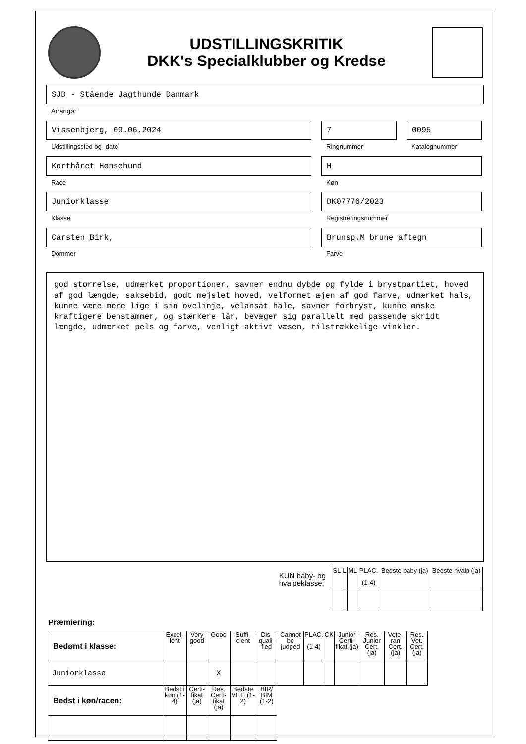UDSTILLINGSKRITIK
DKK's Specialklubber og Kredse
SJD - Stående Jagthunde Danmark
Arrangør
Vissenbjerg, 09.06.2024
Udstillingssted og -dato
7
Ringnummer
0095
Katalognummer
Korthåret Hønsehund
Race
H
Køn
Juniorklasse
Klasse
DK07776/2023
Registreringsnummer
Carsten Birk,
Dommer
Brunsp.M brune aftegn
Farve
god størrelse, udmærket proportioner, savner endnu dybde og fylde i brystpartiet, hoved af god længde, saksebid, godt mejslet hoved, velformet æjen af god farve, udmærket hals, kunne være mere lige i sin ovelinje, velansat hale, savner forbryst, kunne ønske kraftigere benstammer, og stærkere lår, bevæger sig parallelt med passende skridt længde, udmærket pels og farve, venligt aktivt væsen, tilstrækkelige vinkler.
KUN baby- og
hvalpeklasse:
| SL | L | ML | PLAC. (1-4) | Bedste baby (ja) | Bedste hvalp (ja) |
| --- | --- | --- | --- | --- | --- |
Præmiering:
| Bedømt i klasse: | Excel-lent | Very good | Good | Suffi-cient | Dis-quali-fied | Cannot be judged | PLAC. (1-4) | CK | Junior Certi-fikat (ja) | Res. Junior Cert. (ja) | Vete-ran Cert. (ja) | Res. Vet. Cert. (ja) |
| --- | --- | --- | --- | --- | --- | --- | --- | --- | --- | --- | --- | --- |
| Juniorklasse | | | X | | | | | | | | | |
| Bedst i køn/racen: | Bedst i køn (1-4) | Certi-fikat (ja) | Res. Certi-fikat (ja) | Bedste VET. (1-2) | BIR/ BIM (1-2) | | | | | | | |